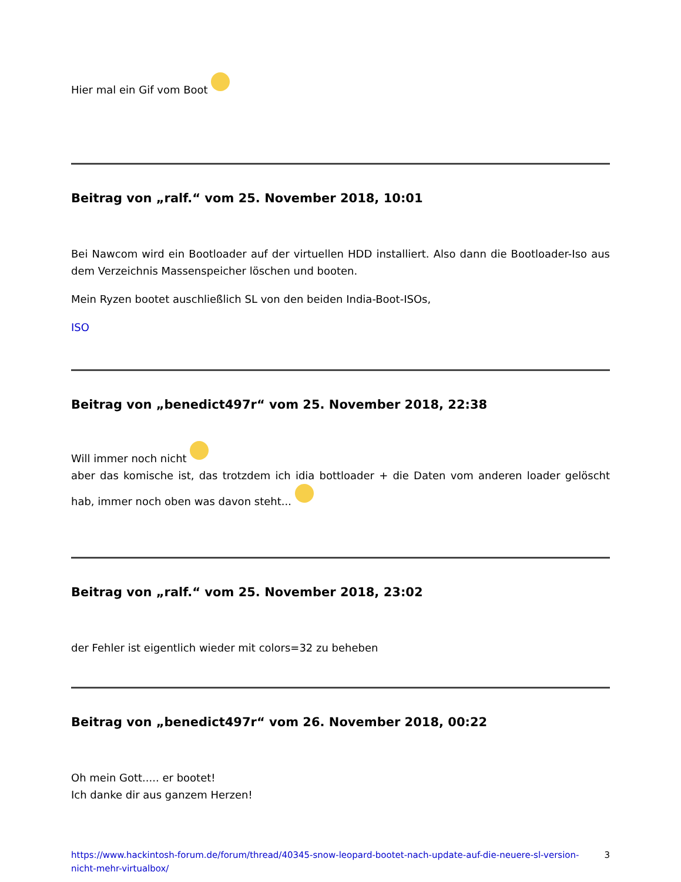Hier mal ein Gif vom Boot
Beitrag von „ralf.“ vom 25. November 2018, 10:01
Bei Nawcom wird ein Bootloader auf der virtuellen HDD installiert. Also dann die Bootloader-Iso aus dem Verzeichnis Massenspeicher löschen und booten.
Mein Ryzen bootet auschließlich SL von den beiden India-Boot-ISOs,
ISO
Beitrag von „benedict497r“ vom 25. November 2018, 22:38
Will immer noch nicht
aber das komische ist, das trotzdem ich idia bottloader + die Daten vom anderen loader gelöscht hab, immer noch oben was davon steht...
Beitrag von „ralf.“ vom 25. November 2018, 23:02
der Fehler ist eigentlich wieder mit colors=32 zu beheben
Beitrag von „benedict497r“ vom 26. November 2018, 00:22
Oh mein Gott..... er bootet!
Ich danke dir aus ganzem Herzen!
https://www.hackintosh-forum.de/forum/thread/40345-snow-leopard-bootet-nach-update-auf-die-neuere-sl-version-nicht-mehr-virtualbox/ 3